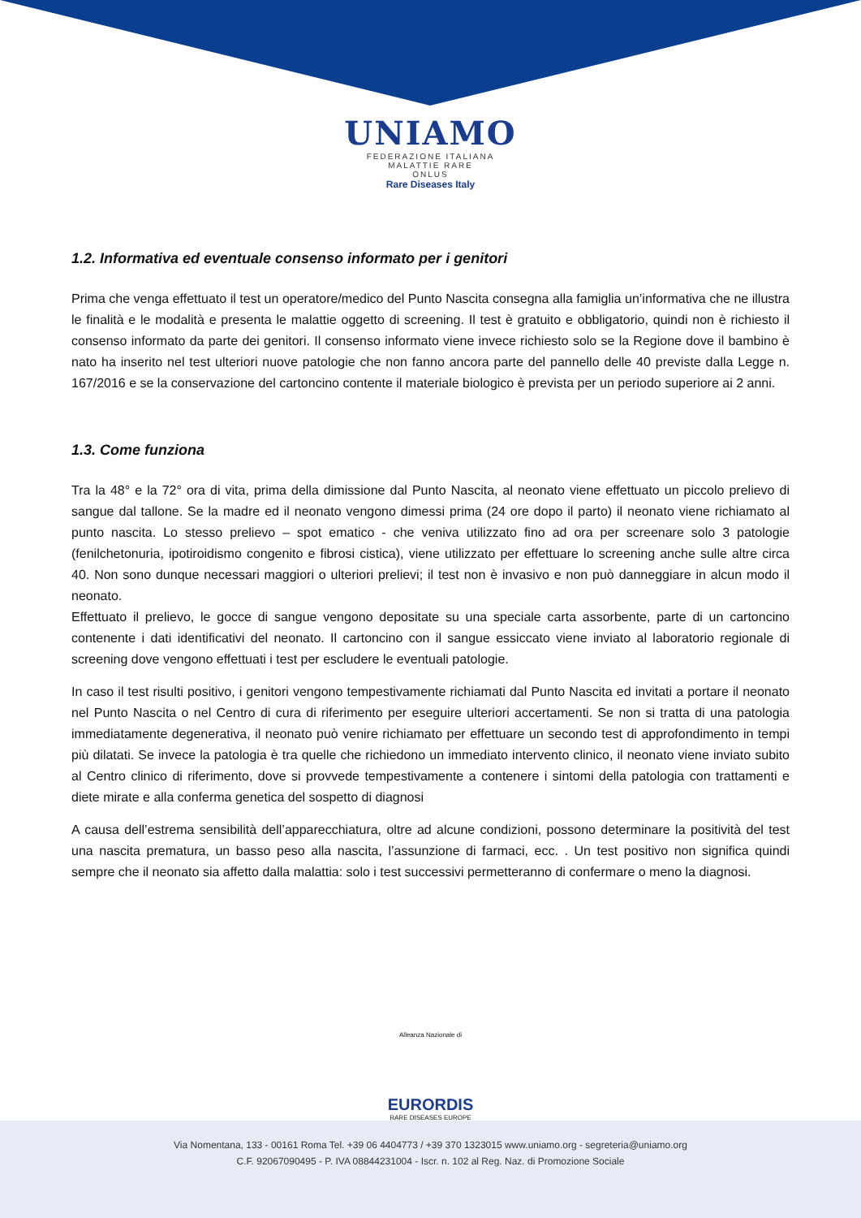UNIAMO
FEDERAZIONE ITALIANA
MALATTIE RARE
ONLUS
Rare Diseases Italy
1.2. Informativa ed eventuale consenso informato per i genitori
Prima che venga effettuato il test un operatore/medico del Punto Nascita consegna alla famiglia un’informativa che ne illustra le finalità e le modalità e presenta le malattie oggetto di screening. Il test è gratuito e obbligatorio, quindi non è richiesto il consenso informato da parte dei genitori. Il consenso informato viene invece richiesto solo se la Regione dove il bambino è nato ha inserito nel test ulteriori nuove patologie che non fanno ancora parte del pannello delle 40 previste dalla Legge n. 167/2016 e se la conservazione del cartoncino contente il materiale biologico è prevista per un periodo superiore ai 2 anni.
1.3. Come funziona
Tra la 48° e la 72° ora di vita, prima della dimissione dal Punto Nascita, al neonato viene effettuato un piccolo prelievo di sangue dal tallone. Se la madre ed il neonato vengono dimessi prima (24 ore dopo il parto) il neonato viene richiamato al punto nascita. Lo stesso prelievo – spot ematico - che veniva utilizzato fino ad ora per screenare solo 3 patologie (fenilchetonuria, ipotiroidismo congenito e fibrosi cistica), viene utilizzato per effettuare lo screening anche sulle altre circa 40. Non sono dunque necessari maggiori o ulteriori prelievi; il test non è invasivo e non può danneggiare in alcun modo il neonato.
Effettuato il prelievo, le gocce di sangue vengono depositate su una speciale carta assorbente, parte di un cartoncino contenente i dati identificativi del neonato. Il cartoncino con il sangue essiccato viene inviato al laboratorio regionale di screening dove vengono effettuati i test per escludere le eventuali patologie.
In caso il test risulti positivo, i genitori vengono tempestivamente richiamati dal Punto Nascita ed invitati a portare il neonato nel Punto Nascita o nel Centro di cura di riferimento per eseguire ulteriori accertamenti. Se non si tratta di una patologia immediatamente degenerativa, il neonato può venire richiamato per effettuare un secondo test di approfondimento in tempi più dilatati. Se invece la patologia è tra quelle che richiedono un immediato intervento clinico, il neonato viene inviato subito al Centro clinico di riferimento, dove si provvede tempestivamente a contenere i sintomi della patologia con trattamenti e diete mirate e alla conferma genetica del sospetto di diagnosi
A causa dell’estrema sensibilità dell’apparecchiatura, oltre ad alcune condizioni, possono determinare la positività del test una nascita prematura, un basso peso alla nascita, l’assunzione di farmaci, ecc. . Un test positivo non significa quindi sempre che il neonato sia affetto dalla malattia: solo i test successivi permetteranno di confermare o meno la diagnosi.
Alleanza Nazionale di
EURORDIS
RARE DISEASES EUROPE
Via Nomentana, 133 - 00161 Roma Tel. +39 06 4404773 / +39 370 1323015 www.uniamo.org - segreteria@uniamo.org
C.F. 92067090495 - P. IVA 08844231004 - Iscr. n. 102 al Reg. Naz. di Promozione Sociale